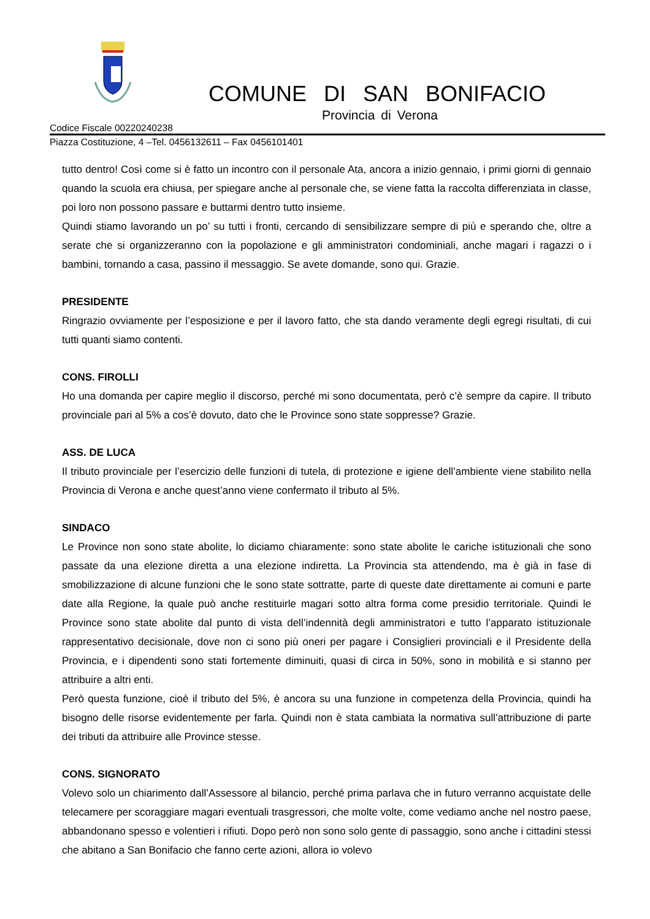COMUNE DI SAN BONIFACIO
Provincia di Verona
Codice Fiscale 00220240238
Piazza Costituzione, 4 –Tel. 0456132611 – Fax 0456101401
tutto dentro! Così come si è fatto un incontro con il personale Ata, ancora a inizio gennaio, i primi giorni di gennaio quando la scuola era chiusa, per spiegare anche al personale che, se viene fatta la raccolta differenziata in classe, poi loro non possono passare e buttarmi dentro tutto insieme.
Quindi stiamo lavorando un po’ su tutti i fronti, cercando di sensibilizzare sempre di più e sperando che, oltre a serate che si organizzeranno con la popolazione e gli amministratori condominiali, anche magari i ragazzi o i bambini, tornando a casa, passino il messaggio. Se avete domande, sono qui. Grazie.
PRESIDENTE
Ringrazio ovviamente per l’esposizione e per il lavoro fatto, che sta dando veramente degli egregi risultati, di cui tutti quanti siamo contenti.
CONS. FIROLLI
Ho una domanda per capire meglio il discorso, perché mi sono documentata, però c’è sempre da capire. Il tributo provinciale pari al 5% a cos’è dovuto, dato che le Province sono state soppresse? Grazie.
ASS. DE LUCA
Il tributo provinciale per l’esercizio delle funzioni di tutela, di protezione e igiene dell’ambiente viene stabilito nella Provincia di Verona e anche quest’anno viene confermato il tributo al 5%.
SINDACO
Le Province non sono state abolite, lo diciamo chiaramente: sono state abolite le cariche istituzionali che sono passate da una elezione diretta a una elezione indiretta. La Provincia sta attendendo, ma è già in fase di smobilizzazione di alcune funzioni che le sono state sottratte, parte di queste date direttamente ai comuni e parte date alla Regione, la quale può anche restituirle magari sotto altra forma come presidio territoriale. Quindi le Province sono state abolite dal punto di vista dell’indennità degli amministratori e tutto l’apparato istituzionale rappresentativo decisionale, dove non ci sono più oneri per pagare i Consiglieri provinciali e il Presidente della Provincia, e i dipendenti sono stati fortemente diminuiti, quasi di circa in 50%, sono in mobilità e si stanno per attribuire a altri enti.
Però questa funzione, cioè il tributo del 5%, è ancora su una funzione in competenza della Provincia, quindi ha bisogno delle risorse evidentemente per farla. Quindi non è stata cambiata la normativa sull’attribuzione di parte dei tributi da attribuire alle Province stesse.
CONS. SIGNORATO
Volevo solo un chiarimento dall’Assessore al bilancio, perché prima parlava che in futuro verranno acquistate delle telecamere per scoraggiare magari eventuali trasgressori, che molte volte, come vediamo anche nel nostro paese, abbandonano spesso e volentieri i rifiuti. Dopo però non sono solo gente di passaggio, sono anche i cittadini stessi che abitano a San Bonifacio che fanno certe azioni, allora io volevo